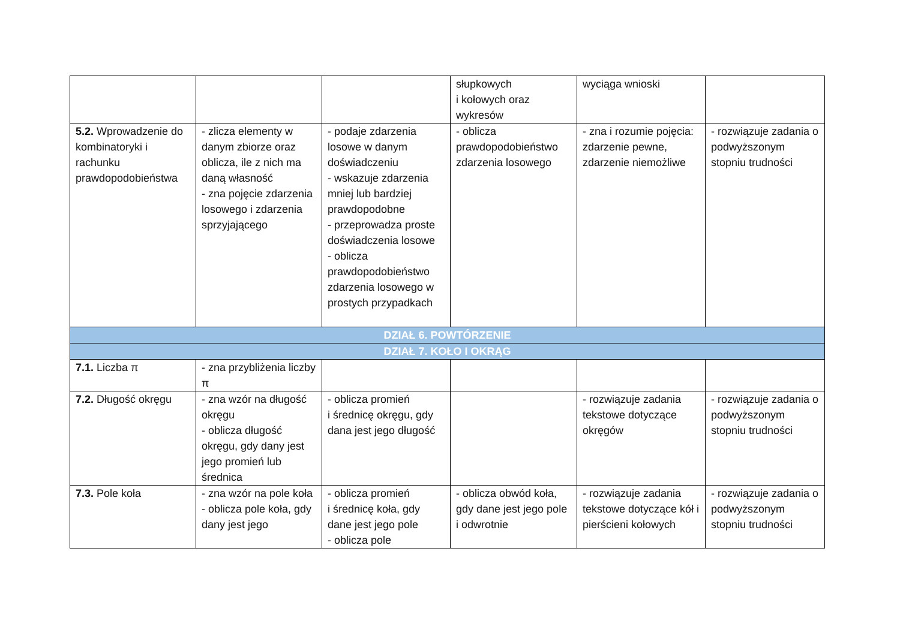| | | | słupkowych i kołowych oraz wykresów | wyciąga wnioski | |
| 5.2. Wprowadzenie do kombinatoryki i rachunku prawdopodobieństwa | - zlicza elementy w danym zbiorze oraz oblicza, ile z nich ma daną własność - zna pojęcie zdarzenia losowego i zdarzenia sprzyjającego | - podaje zdarzenia losowe w danym doświadczeniu - wskazuje zdarzenia mniej lub bardziej prawdopodobne - przeprowadza proste doświadczenia losowe - oblicza prawdopodobieństwo zdarzenia losowego w prostych przypadkach | - oblicza prawdopodobieństwo zdarzenia losowego | - zna i rozumie pojęcia: zdarzenie pewne, zdarzenie niemożliwe | - rozwiązuje zadania o podwyższonym stopniu trudności |
| DZIAŁ 6. POWTÓRZENIE | | | | | |
| DZIAŁ 7. KOŁO I OKRĄG | | | | | |
| 7.1. Liczba π | - zna przybliżenia liczby π | | | | |
| 7.2. Długość okręgu | - zna wzór na długość okręgu - oblicza długość okręgu, gdy dany jest jego promień lub średnica | - oblicza promień i średnicę okręgu, gdy dana jest jego długość | | - rozwiązuje zadania tekstowe dotyczące okręgów | - rozwiązuje zadania o podwyższonym stopniu trudności |
| 7.3. Pole koła | - zna wzór na pole koła - oblicza pole koła, gdy dany jest jego | - oblicza promień i średnicę koła, gdy dane jest jego pole - oblicza pole | - oblicza obwód koła, gdy dane jest jego pole i odwrotnie | - rozwiązuje zadania tekstowe dotyczące kół i pierścieni kołowych | - rozwiązuje zadania o podwyższonym stopniu trudności |